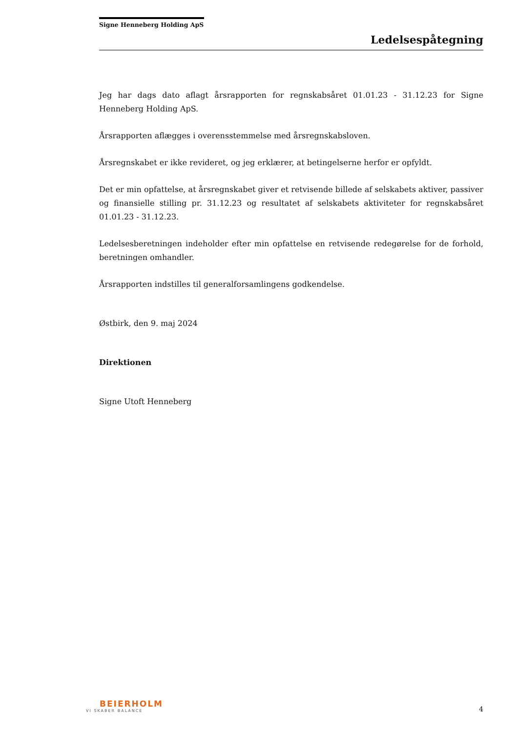Signe Henneberg Holding ApS
Ledelsespåtegning
Jeg har dags dato aflagt årsrapporten for regnskabsåret 01.01.23 - 31.12.23 for Signe Henneberg Holding ApS.
Årsrapporten aflægges i overensstemmelse med årsregnskabsloven.
Årsregnskabet er ikke revideret, og jeg erklærer, at betingelserne herfor er opfyldt.
Det er min opfattelse, at årsregnskabet giver et retvisende billede af selskabets aktiver, passiver og finansielle stilling pr. 31.12.23 og resultatet af selskabets aktiviteter for regnskabsåret 01.01.23 - 31.12.23.
Ledelsesberetningen indeholder efter min opfattelse en retvisende redegørelse for de forhold, beretningen omhandler.
Årsrapporten indstilles til generalforsamlingens godkendelse.
Østbirk, den 9. maj 2024
Direktionen
Signe Utoft Henneberg
BEIERHOLM
VI SKABER BALANCE
4